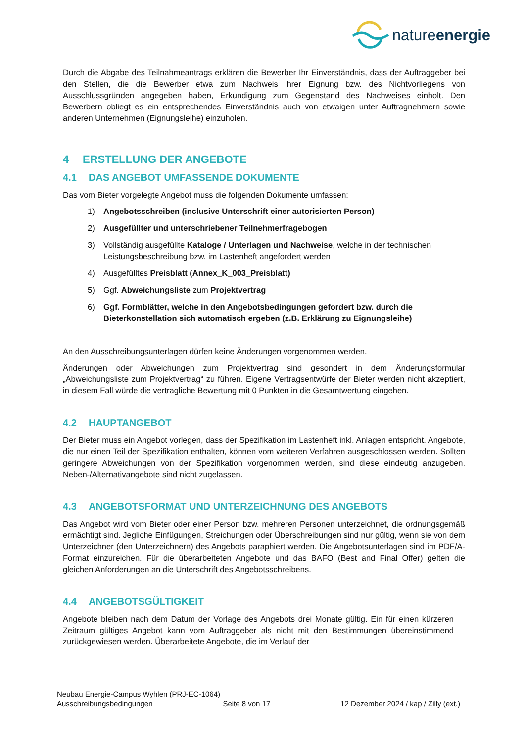natureenergie
Durch die Abgabe des Teilnahmeantrags erklären die Bewerber Ihr Einverständnis, dass der Auftraggeber bei den Stellen, die die Bewerber etwa zum Nachweis ihrer Eignung bzw. des Nichtvorliegens von Ausschlussgründen angegeben haben, Erkundigung zum Gegenstand des Nachweises einholt. Den Bewerbern obliegt es ein entsprechendes Einverständnis auch von etwaigen unter Auftragnehmern sowie anderen Unternehmen (Eignungsleihe) einzuholen.
4 ERSTELLUNG DER ANGEBOTE
4.1 DAS ANGEBOT UMFASSENDE DOKUMENTE
Das vom Bieter vorgelegte Angebot muss die folgenden Dokumente umfassen:
1) Angebotsschreiben (inclusive Unterschrift einer autorisierten Person)
2) Ausgefüllter und unterschriebener Teilnehmerfragebogen
3) Vollständig ausgefüllte Kataloge / Unterlagen und Nachweise, welche in der technischen Leistungsbeschreibung bzw. im Lastenheft angefordert werden
4) Ausgefülltes Preisblatt (Annex_K_003_Preisblatt)
5) Ggf. Abweichungsliste zum Projektvertrag
6) Ggf. Formblätter, welche in den Angebotsbedingungen gefordert bzw. durch die Bieterkonstellation sich automatisch ergeben (z.B. Erklärung zu Eignungsleihe)
An den Ausschreibungsunterlagen dürfen keine Änderungen vorgenommen werden.
Änderungen oder Abweichungen zum Projektvertrag sind gesondert in dem Änderungsformular „Abweichungsliste zum Projektvertrag“ zu führen. Eigene Vertragsentwürfe der Bieter werden nicht akzeptiert, in diesem Fall würde die vertragliche Bewertung mit 0 Punkten in die Gesamtwertung eingehen.
4.2 HAUPTANGEBOT
Der Bieter muss ein Angebot vorlegen, dass der Spezifikation im Lastenheft inkl. Anlagen entspricht. Angebote, die nur einen Teil der Spezifikation enthalten, können vom weiteren Verfahren ausgeschlossen werden. Sollten geringere Abweichungen von der Spezifikation vorgenommen werden, sind diese eindeutig anzugeben. Neben-/Alternativangebote sind nicht zugelassen.
4.3 ANGEBOTSFORMAT UND UNTERZEICHNUNG DES ANGEBOTS
Das Angebot wird vom Bieter oder einer Person bzw. mehreren Personen unterzeichnet, die ordnungsgemäß ermächtigt sind. Jegliche Einfügungen, Streichungen oder Überschreibungen sind nur gültig, wenn sie von dem Unterzeichner (den Unterzeichnern) des Angebots paraphiert werden. Die Angebotsunterlagen sind im PDF/A-Format einzureichen. Für die überarbeiteten Angebote und das BAFO (Best and Final Offer) gelten die gleichen Anforderungen an die Unterschrift des Angebotsschreibens.
4.4 ANGEBOTSGÜLTIGKEIT
Angebote bleiben nach dem Datum der Vorlage des Angebots drei Monate gültig. Ein für einen kürzeren Zeitraum gültiges Angebot kann vom Auftraggeber als nicht mit den Bestimmungen übereinstimmend zurückgewiesen werden. Überarbeitete Angebote, die im Verlauf der
Neubau Energie-Campus Wyhlen (PRJ-EC-1064)
Ausschreibungsbedingungen Seite 8 von 17 12 Dezember 2024 / kap / Zilly (ext.)